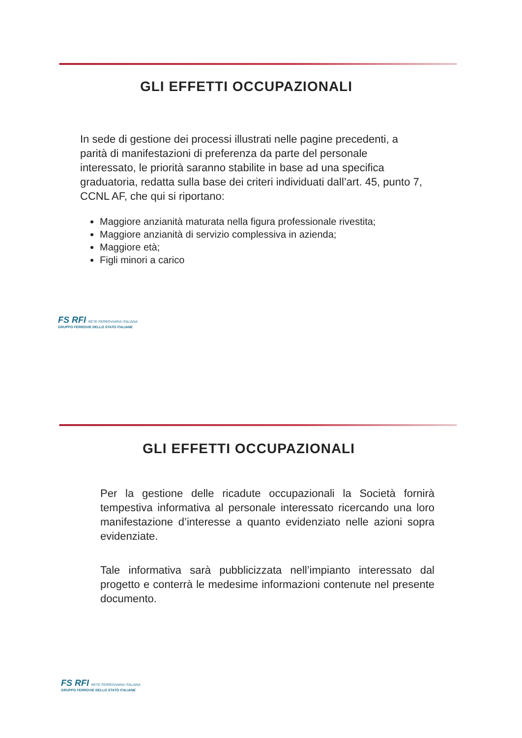GLI EFFETTI OCCUPAZIONALI
In sede di gestione dei processi illustrati nelle pagine precedenti, a parità di manifestazioni di preferenza da parte del personale interessato, le priorità saranno stabilite in base ad una specifica graduatoria, redatta sulla base dei criteri individuati dall’art. 45, punto 7, CCNL AF, che qui si riportano:
Maggiore anzianità maturata nella figura professionale rivestita;
Maggiore anzianità di servizio complessiva in azienda;
Maggiore età;
Figli minori a carico
FS RFI RETE FERROVIARIA ITALIANA
GRUPPO FERROVIE DELLO STATO ITALIANE
GLI EFFETTI OCCUPAZIONALI
Per la gestione delle ricadute occupazionali la Società fornirà tempestiva informativa al personale interessato ricercando una loro manifestazione d’interesse a quanto evidenziato nelle azioni sopra evidenziate.
Tale informativa sarà pubblicizzata nell’impianto interessato dal progetto e conterrà le medesime informazioni contenute nel presente documento.
FS RFI RETE FERROVIARIA ITALIANA
GRUPPO FERROVIE DELLO STATO ITALIANE